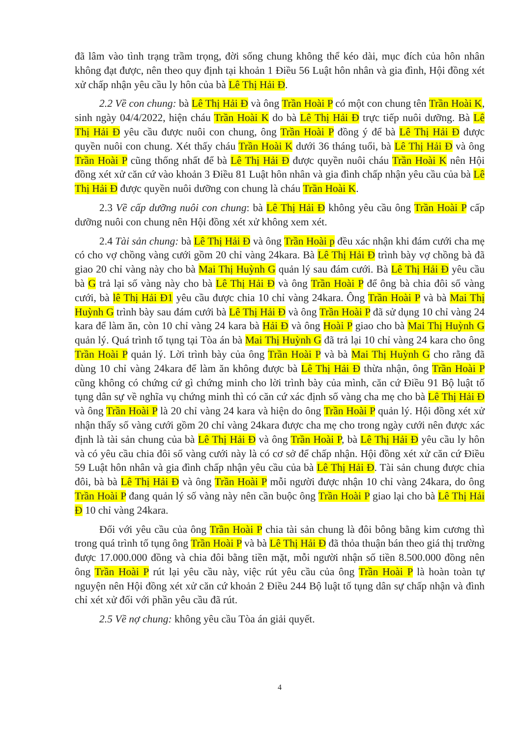đã lâm vào tình trạng trầm trọng, đời sống chung không thể kéo dài, mục đích của hôn nhân không đạt được, nên theo quy định tại khoản 1 Điều 56 Luật hôn nhân và gia đình, Hội đồng xét xử chấp nhận yêu cầu ly hôn của bà Lê Thị Hải Đ.
2.2 Về con chung: bà Lê Thị Hải Đ và ông Trần Hoài P có một con chung tên Trần Hoài K, sinh ngày 04/4/2022, hiện cháu Trần Hoài K do bà Lê Thị Hải Đ trực tiếp nuôi dưỡng. Bà Lê Thị Hải Đ yêu cầu được nuôi con chung, ông Trần Hoài P đồng ý để bà Lê Thị Hải Đ được quyền nuôi con chung. Xét thấy cháu Trần Hoài K dưới 36 tháng tuổi, bà Lê Thị Hải Đ và ông Trần Hoài P cũng thống nhất để bà Lê Thị Hải Đ được quyền nuôi cháu Trần Hoài K nên Hội đồng xét xử căn cứ vào khoản 3 Điều 81 Luật hôn nhân và gia đình chấp nhận yêu cầu của bà Lê Thị Hải Đ được quyền nuôi dưỡng con chung là cháu Trần Hoài K.
2.3 Về cấp dưỡng nuôi con chung: bà Lê Thị Hải Đ không yêu cầu ông Trần Hoài P cấp dưỡng nuôi con chung nên Hội đồng xét xử không xem xét.
2.4 Tài sản chung: bà Lê Thị Hải Đ và ông Trần Hoài p đều xác nhận khi đám cưới cha mẹ có cho vợ chồng vàng cưới gồm 20 chỉ vàng 24kara. Bà Lê Thị Hải Đ trình bày vợ chồng bà đã giao 20 chỉ vàng này cho bà Mai Thị Huỳnh G quản lý sau đám cưới. Bà Lê Thị Hải Đ yêu cầu bà G trả lại số vàng này cho bà Lê Thị Hải Đ và ông Trần Hoài P để ông bà chia đôi số vàng cưới, bà lê Thị Hải Đ1 yêu cầu được chia 10 chỉ vàng 24kara. Ông Trần Hoài P và bà Mai Thị Huỳnh G trình bày sau đám cưới bà Lê Thị Hải Đ và ông Trần Hoài P đã sử dụng 10 chỉ vàng 24 kara để làm ăn, còn 10 chỉ vàng 24 kara bà Hải Đ và ông Hoài P giao cho bà Mai Thị Huỳnh G quản lý. Quá trình tố tụng tại Tòa án bà Mai Thị Huỳnh G đã trả lại 10 chỉ vàng 24 kara cho ông Trần Hoài P quản lý. Lời trình bày của ông Trần Hoài P và bà Mai Thị Huỳnh G cho rằng đã dùng 10 chỉ vàng 24kara để làm ăn không được bà Lê Thị Hải Đ thừa nhận, ông Trần Hoài P cũng không có chứng cứ gì chứng minh cho lời trình bày của mình, căn cứ Điều 91 Bộ luật tố tụng dân sự về nghĩa vụ chứng minh thì có căn cứ xác định số vàng cha mẹ cho bà Lê Thị Hải Đ và ông Trần Hoài P là 20 chỉ vàng 24 kara và hiện do ông Trần Hoài P quản lý. Hội đồng xét xử nhận thấy số vàng cưới gồm 20 chỉ vàng 24kara được cha mẹ cho trong ngày cưới nên được xác định là tài sản chung của bà Lê Thị Hải Đ và ông Trần Hoài P, bà Lê Thị Hải Đ yêu cầu ly hôn và có yêu cầu chia đôi số vàng cưới này là có cơ sở để chấp nhận. Hội đồng xét xử căn cứ Điều 59 Luật hôn nhân và gia đình chấp nhận yêu cầu của bà Lê Thị Hải Đ. Tài sản chung được chia đôi, bà bà Lê Thị Hải Đ và ông Trần Hoài P mỗi người được nhận 10 chỉ vàng 24kara, do ông Trần Hoài P đang quản lý số vàng này nên cần buộc ông Trần Hoài P giao lại cho bà Lê Thị Hải Đ 10 chỉ vàng 24kara.
Đối với yêu cầu của ông Trần Hoài P chia tài sản chung là đôi bông bằng kim cương thì trong quá trình tố tụng ông Trần Hoài P và bà Lê Thị Hải Đ đã thỏa thuận bán theo giá thị trường được 17.000.000 đồng và chia đôi bằng tiền mặt, mỗi người nhận số tiền 8.500.000 đồng nên ông Trần Hoài P rút lại yêu cầu này, việc rút yêu cầu của ông Trần Hoài P là hoàn toàn tự nguyện nên Hội đồng xét xử căn cứ khoản 2 Điều 244 Bộ luật tố tụng dân sự chấp nhận và đình chỉ xét xử đối với phần yêu cầu đã rút.
2.5 Về nợ chung: không yêu cầu Tòa án giải quyết.
4